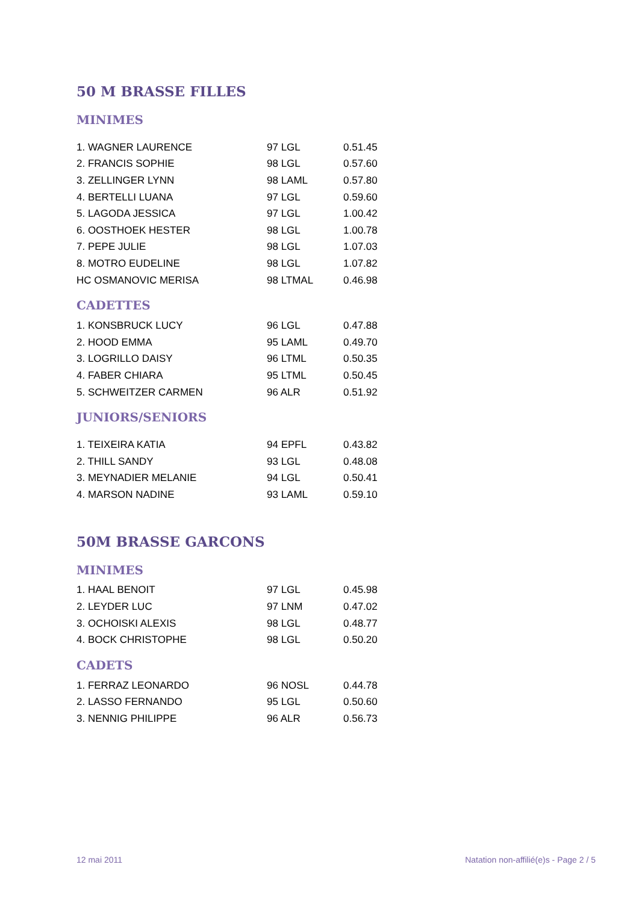50 M BRASSE FILLES
MINIMES
| 1. WAGNER LAURENCE | 97 LGL | 0.51.45 |
| 2. FRANCIS SOPHIE | 98 LGL | 0.57.60 |
| 3. ZELLINGER LYNN | 98 LAML | 0.57.80 |
| 4. BERTELLI LUANA | 97 LGL | 0.59.60 |
| 5. LAGODA JESSICA | 97 LGL | 1.00.42 |
| 6. OOSTHOEK HESTER | 98 LGL | 1.00.78 |
| 7. PEPE JULIE | 98 LGL | 1.07.03 |
| 8. MOTRO EUDELINE | 98 LGL | 1.07.82 |
| HC OSMANOVIC MERISA | 98 LTMAL | 0.46.98 |
CADETTES
| 1. KONSBRUCK LUCY | 96 LGL | 0.47.88 |
| 2. HOOD EMMA | 95 LAML | 0.49.70 |
| 3. LOGRILLO DAISY | 96 LTML | 0.50.35 |
| 4. FABER CHIARA | 95 LTML | 0.50.45 |
| 5. SCHWEITZER CARMEN | 96 ALR | 0.51.92 |
JUNIORS/SENIORS
| 1. TEIXEIRA KATIA | 94 EPFL | 0.43.82 |
| 2. THILL SANDY | 93 LGL | 0.48.08 |
| 3. MEYNADIER MELANIE | 94 LGL | 0.50.41 |
| 4. MARSON NADINE | 93 LAML | 0.59.10 |
50M BRASSE GARCONS
MINIMES
| 1. HAAL BENOIT | 97 LGL | 0.45.98 |
| 2. LEYDER LUC | 97 LNM | 0.47.02 |
| 3. OCHOISKI ALEXIS | 98 LGL | 0.48.77 |
| 4. BOCK CHRISTOPHE | 98 LGL | 0.50.20 |
CADETS
| 1. FERRAZ LEONARDO | 96 NOSL | 0.44.78 |
| 2. LASSO FERNANDO | 95 LGL | 0.50.60 |
| 3. NENNIG PHILIPPE | 96 ALR | 0.56.73 |
12 mai 2011 Natation non-affilié(e)s - Page 2 / 5